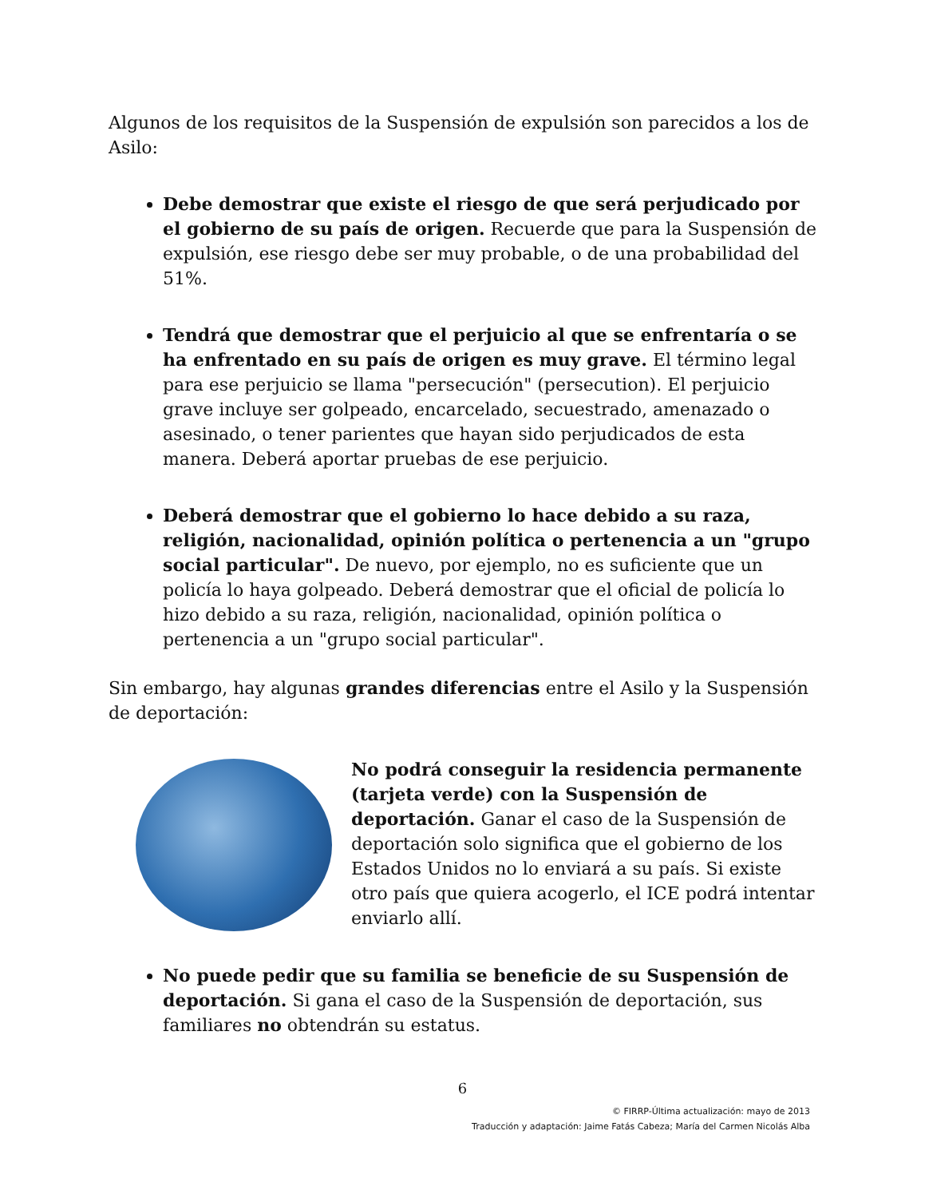Algunos de los requisitos de la Suspensión de expulsión son parecidos a los de Asilo:
Debe demostrar que existe el riesgo de que será perjudicado por el gobierno de su país de origen. Recuerde que para la Suspensión de expulsión, ese riesgo debe ser muy probable, o de una probabilidad del 51%.
Tendrá que demostrar que el perjuicio al que se enfrentaría o se ha enfrentado en su país de origen es muy grave. El término legal para ese perjuicio se llama "persecución" (persecution). El perjuicio grave incluye ser golpeado, encarcelado, secuestrado, amenazado o asesinado, o tener parientes que hayan sido perjudicados de esta manera. Deberá aportar pruebas de ese perjuicio.
Deberá demostrar que el gobierno lo hace debido a su raza, religión, nacionalidad, opinión política o pertenencia a un "grupo social particular". De nuevo, por ejemplo, no es suficiente que un policía lo haya golpeado. Deberá demostrar que el oficial de policía lo hizo debido a su raza, religión, nacionalidad, opinión política o pertenencia a un "grupo social particular".
Sin embargo, hay algunas grandes diferencias entre el Asilo y la Suspensión de deportación:
No podrá conseguir la residencia permanente (tarjeta verde) con la Suspensión de deportación. Ganar el caso de la Suspensión de deportación solo significa que el gobierno de los Estados Unidos no lo enviará a su país. Si existe otro país que quiera acogerlo, el ICE podrá intentar enviarlo allí.
No puede pedir que su familia se beneficie de su Suspensión de deportación. Si gana el caso de la Suspensión de deportación, sus familiares no obtendrán su estatus.
6
© FIRRP-Última actualización: mayo de 2013
Traducción y adaptación: Jaime Fatás Cabeza; María del Carmen Nicolás Alba